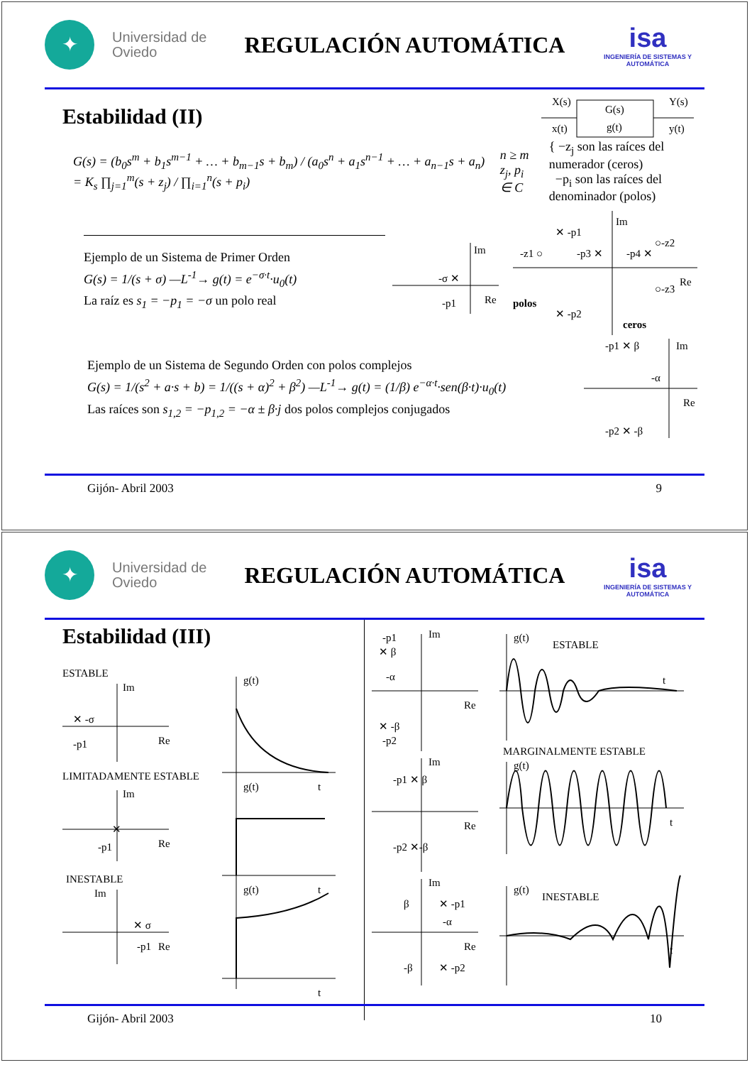✦
Universidad de Oviedo
REGULACIÓN AUTOMÁTICA
isa
INGENIERÍA DE SISTEMAS Y AUTOMÁTICA
Estabilidad (II)
X(s)
x(t)
G(s)
g(t)
Y(s)
y(t)
G(s) = (b<sub>0</sub>s<sup>m</sup> + b<sub>1</sub>s<sup>m−1</sup> + … + b<sub>m−1</sub>s + b<sub>m</sub>) / (a<sub>0</sub>s<sup>n</sup> + a<sub>1</sub>s<sup>n−1</sup> + … + a<sub>n−1</sub>s + a<sub>n</sub>) = K<sub>s</sub> ∏<sub>j=1</sub><sup>m</sup>(s + z<sub>j</sub>) / ∏<sub>i=1</sub><sup>n</sup>(s + p<sub>i</sub>) n ≥ m
z<sub>j</sub>, p<sub>i</sub> ∈ C { −z<sub>j</sub> son las raíces del numerador (ceros)
−p<sub>i</sub> son las raíces del denominador (polos)
Ejemplo de un Sistema de Primer Orden
G(s) = 1/(s + σ) —L<sup>-1</sup>→ g(t) = e<sup>−σ·t</sup>·u<sub>0</sub>(t)
La raíz es s<sub>1</sub> = −p<sub>1</sub> = −σ un polo real
Im
Re
-p1
-σ ✕
Im
Re
✕ -p1
-z1 ○
-p3 ✕
-p4 ✕
○-z2
○-z3
✕ -p2
polos
ceros
Ejemplo de un Sistema de Segundo Orden con polos complejos
G(s) = 1/(s<sup>2</sup> + a·s + b) = 1/((s + α)<sup>2</sup> + β<sup>2</sup>) —L<sup>-1</sup>→ g(t) = (1/β) e<sup>−α·t</sup>·sen(β·t)·u<sub>0</sub>(t)
Las raíces son s<sub>1,2</sub> = −p<sub>1,2</sub> = −α ± β·j dos polos complejos conjugados
Im
Re
-p1 ✕ β
-α
-p2 ✕ -β
Gijón- Abril 2003 9
✦
Universidad de Oviedo
REGULACIÓN AUTOMÁTICA
isa
INGENIERÍA DE SISTEMAS Y AUTOMÁTICA
Estabilidad (III)
ESTABLE
Im
Re
✕ -σ
-p1
g(t)
t
LIMITADAMENTE ESTABLE
Im
Re
✕
-p1
g(t)
t
INESTABLE
Im
Re
✕ σ
-p1
g(t)
t
Im
Re
-p1
✕ β
-α
✕ -β
-p2
ESTABLE
g(t)
t
Im
Re
-p1 ✕ β
-p2 ✕-β
MARGINALMENTE ESTABLE
g(t)
t
Im
Re
β
✕ -p1
-α
-β
✕ -p2
INESTABLE
g(t)
t
Gijón- Abril 2003 10